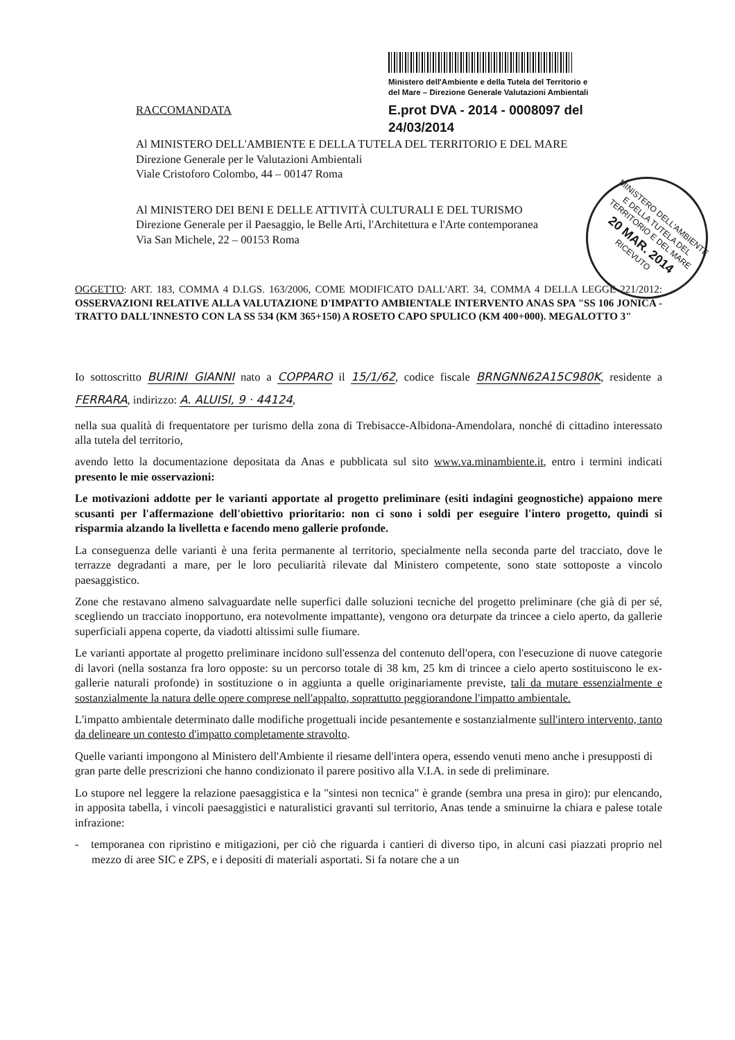Ministero dell'Ambiente e della Tutela del Territorio e
del Mare – Direzione Generale Valutazioni Ambientali
E.prot DVA - 2014 - 0008097 del 24/03/2014
MINISTERO DELL'AMBIENTE E DELLA TUTELA DEL TERRITORIO E DEL MARE
20 MAR. 2014
RICEVUTO
RACCOMANDATA
Al MINISTERO DELL'AMBIENTE E DELLA TUTELA DEL TERRITORIO E DEL MARE
Direzione Generale per le Valutazioni Ambientali
Viale Cristoforo Colombo, 44 – 00147 Roma
Al MINISTERO DEI BENI E DELLE ATTIVITÀ CULTURALI E DEL TURISMO
Direzione Generale per il Paesaggio, le Belle Arti, l'Architettura e l'Arte contemporanea
Via San Michele, 22 – 00153 Roma
OGGETTO: ART. 183, COMMA 4 D.LGS. 163/2006, COME MODIFICATO DALL'ART. 34, COMMA 4 DELLA LEGGE 221/2012: OSSERVAZIONI RELATIVE ALLA VALUTAZIONE D'IMPATTO AMBIENTALE INTERVENTO ANAS SPA "SS 106 JONICA - TRATTO DALL'INNESTO CON LA SS 534 (KM 365+150) A ROSETO CAPO SPULICO (KM 400+000). MEGALOTTO 3"
Io sottoscritto BURINI GIANNI nato a COPPARO il 15/1/62, codice fiscale BRNGNN62A15C980K, residente a FERRARA, indirizzo: A. ALUISI, 9 · 44124,
nella sua qualità di frequentatore per turismo della zona di Trebisacce-Albidona-Amendolara, nonché di cittadino interessato alla tutela del territorio,
avendo letto la documentazione depositata da Anas e pubblicata sul sito www.va.minambiente.it, entro i termini indicati presento le mie osservazioni:
Le motivazioni addotte per le varianti apportate al progetto preliminare (esiti indagini geognostiche) appaiono mere scusanti per l'affermazione dell'obiettivo prioritario: non ci sono i soldi per eseguire l'intero progetto, quindi si risparmia alzando la livelletta e facendo meno gallerie profonde.
La conseguenza delle varianti è una ferita permanente al territorio, specialmente nella seconda parte del tracciato, dove le terrazze degradanti a mare, per le loro peculiarità rilevate dal Ministero competente, sono state sottoposte a vincolo paesaggistico.
Zone che restavano almeno salvaguardate nelle superfici dalle soluzioni tecniche del progetto preliminare (che già di per sé, scegliendo un tracciato inopportuno, era notevolmente impattante), vengono ora deturpate da trincee a cielo aperto, da gallerie superficiali appena coperte, da viadotti altissimi sulle fiumare.
Le varianti apportate al progetto preliminare incidono sull'essenza del contenuto dell'opera, con l'esecuzione di nuove categorie di lavori (nella sostanza fra loro opposte: su un percorso totale di 38 km, 25 km di trincee a cielo aperto sostituiscono le ex-gallerie naturali profonde) in sostituzione o in aggiunta a quelle originariamente previste, tali da mutare essenzialmente e sostanzialmente la natura delle opere comprese nell'appalto, soprattutto peggiorandone l'impatto ambientale.
L'impatto ambientale determinato dalle modifiche progettuali incide pesantemente e sostanzialmente sull'intero intervento, tanto da delineare un contesto d'impatto completamente stravolto.
Quelle varianti impongono al Ministero dell'Ambiente il riesame dell'intera opera, essendo venuti meno anche i presupposti di gran parte delle prescrizioni che hanno condizionato il parere positivo alla V.I.A. in sede di preliminare.
Lo stupore nel leggere la relazione paesaggistica e la "sintesi non tecnica" è grande (sembra una presa in giro): pur elencando, in apposita tabella, i vincoli paesaggistici e naturalistici gravanti sul territorio, Anas tende a sminuirne la chiara e palese totale infrazione:
- temporanea con ripristino e mitigazioni, per ciò che riguarda i cantieri di diverso tipo, in alcuni casi piazzati proprio nel mezzo di aree SIC e ZPS, e i depositi di materiali asportati. Si fa notare che a un